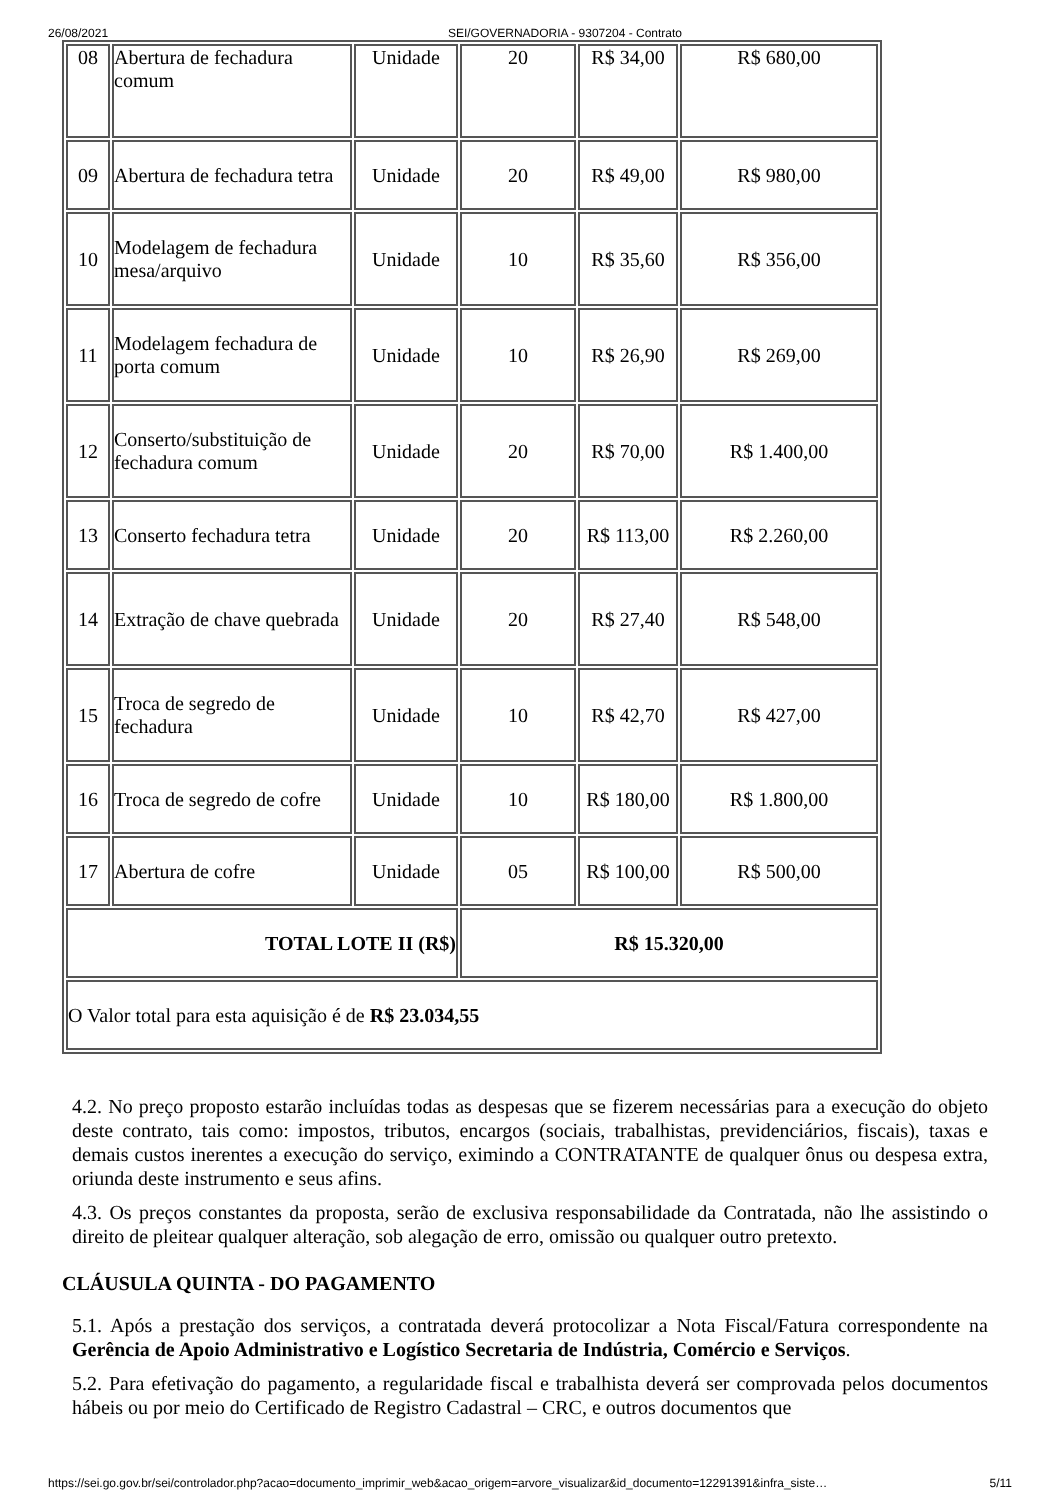26/08/2021 SEI/GOVERNADORIA - 9307204 - Contrato
| 08 | Abertura de fechadura comum | Unidade | 20 | R$ 34,00 | R$ 680,00 |
| 09 | Abertura de fechadura tetra | Unidade | 20 | R$ 49,00 | R$ 980,00 |
| 10 | Modelagem de fechadura mesa/arquivo | Unidade | 10 | R$ 35,60 | R$ 356,00 |
| 11 | Modelagem fechadura de porta comum | Unidade | 10 | R$ 26,90 | R$ 269,00 |
| 12 | Conserto/substituição de fechadura comum | Unidade | 20 | R$ 70,00 | R$ 1.400,00 |
| 13 | Conserto fechadura tetra | Unidade | 20 | R$ 113,00 | R$ 2.260,00 |
| 14 | Extração de chave quebrada | Unidade | 20 | R$ 27,40 | R$ 548,00 |
| 15 | Troca de segredo de fechadura | Unidade | 10 | R$ 42,70 | R$ 427,00 |
| 16 | Troca de segredo de cofre | Unidade | 10 | R$ 180,00 | R$ 1.800,00 |
| 17 | Abertura de cofre | Unidade | 05 | R$ 100,00 | R$ 500,00 |
| TOTAL LOTE II (R$) | | | R$ 15.320,00 | | |
| O Valor total para esta aquisição é de R$ 23.034,55 | | | | | |
4.2. No preço proposto estarão incluídas todas as despesas que se fizerem necessárias para a execução do objeto deste contrato, tais como: impostos, tributos, encargos (sociais, trabalhistas, previdenciários, fiscais), taxas e demais custos inerentes a execução do serviço, eximindo a CONTRATANTE de qualquer ônus ou despesa extra, oriunda deste instrumento e seus afins.
4.3. Os preços constantes da proposta, serão de exclusiva responsabilidade da Contratada, não lhe assistindo o direito de pleitear qualquer alteração, sob alegação de erro, omissão ou qualquer outro pretexto.
CLÁUSULA QUINTA - DO PAGAMENTO
5.1. Após a prestação dos serviços, a contratada deverá protocolizar a Nota Fiscal/Fatura correspondente na Gerência de Apoio Administrativo e Logístico Secretaria de Indústria, Comércio e Serviços.
5.2. Para efetivação do pagamento, a regularidade fiscal e trabalhista deverá ser comprovada pelos documentos hábeis ou por meio do Certificado de Registro Cadastral – CRC, e outros documentos que
https://sei.go.gov.br/sei/controlador.php?acao=documento_imprimir_web&acao_origem=arvore_visualizar&id_documento=12291391&infra_siste… 5/11